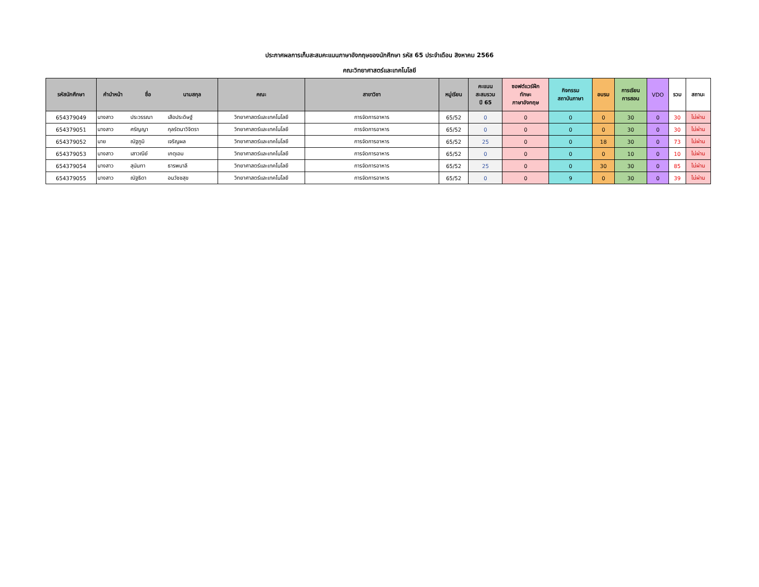ประกาศผลการเก็บสะสมคะแนนภาษาอังกฤษของนักศึกษา รหัส 65 ประจำเดือน สิงหาคม 2566
คณะวิทยาศาสตร์และเทคโนโลยี
| รหัสนักศึกษา | คำนำหน้า | ชื่อ | นามสกุล | คณะ | สาขาวิชา | หมู่เรียน | คะแนน สะสมรวม ปี 65 | ซอฟต์แวร์ฝึก ทักษะ ภาษาอังกฤษ | กิจกรรม สถาบันภาษา | อบรม | การเรียน การสอน | VDO | รวม | สถานะ |
| --- | --- | --- | --- | --- | --- | --- | --- | --- | --- | --- | --- | --- | --- | --- |
| 654379049 | นางสาว | ประวรรณา | เสือประดิษฐ์ | วิทยาศาสตร์และเทคโนโลยี | การจัดการอาหาร | 65/52 | 0 | 0 | 0 | 0 | 30 | 0 | 30 | ไม่ผ่าน |
| 654379051 | นางสาว | ศรัญญา | กุลรัตนาวิจิตรา | วิทยาศาสตร์และเทคโนโลยี | การจัดการอาหาร | 65/52 | 0 | 0 | 0 | 0 | 30 | 0 | 30 | ไม่ผ่าน |
| 654379052 | นาย | ณัฐภูมิ | เจริญผล | วิทยาศาสตร์และเทคโนโลยี | การจัดการอาหาร | 65/52 | 25 | 0 | 0 | 18 | 30 | 0 | 73 | ไม่ผ่าน |
| 654379053 | นางสาว | เสาวณีย์ | เกตุเอม | วิทยาศาสตร์และเทคโนโลยี | การจัดการอาหาร | 65/52 | 0 | 0 | 0 | 0 | 10 | 0 | 10 | ไม่ผ่าน |
| 654379054 | นางสาว | สุนันทา | ธารพนาลี | วิทยาศาสตร์และเทคโนโลยี | การจัดการอาหาร | 65/52 | 25 | 0 | 0 | 30 | 30 | 0 | 85 | ไม่ผ่าน |
| 654379055 | นางสาว | ณัฐธิดา | อนวัชชสุข | วิทยาศาสตร์และเทคโนโลยี | การจัดการอาหาร | 65/52 | 0 | 0 | 9 | 0 | 30 | 0 | 39 | ไม่ผ่าน |